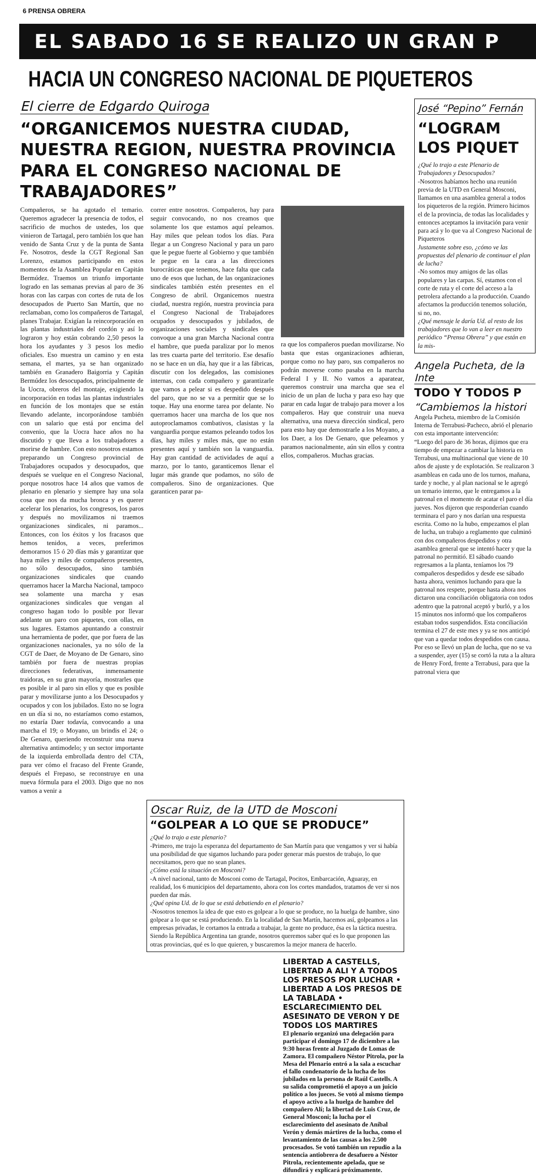6 PRENSA OBRERA
EL SABADO 16 SE REALIZO UN GRAN P
HACIA UN CONGRESO NACIONAL DE PIQUETEROS
El cierre de Edgardo Quiroga
“ORGANICEMOS NUESTRA CIUDAD, NUESTRA REGION, NUESTRA PROVINCIA PARA EL CONGRESO NACIONAL DE TRABAJADORES”
Compañeros, se ha agotado el temario. Queremos agradecer la presencia de todos, el sacrificio de muchos de ustedes, los que vinieron de Tartagal, pero también los que han venido de Santa Cruz y de la punta de Santa Fe. Nosotros, desde la CGT Regional San Lorenzo, estamos participando en estos momentos de la Asamblea Popular en Capitán Bermúdez. Traemos un triunfo importante logrado en las semanas previas al paro de 36 horas con las carpas con cortes de ruta de los desocupados de Puerto San Martín, que no reclamaban, como los compañeros de Tartagal, planes Trabajar. Exigían la reincorporación en las plantas industriales del cordón y así lo lograron y hoy están cobrando 2,50 pesos la hora los ayudantes y 3 pesos los medio oficiales. Eso muestra un camino y en esta semana, el martes, ya se han organizado también en Granadero Baigorria y Capitán Bermúdez los desocupados, principalmente de la Uocra, obreros del montaje, exigiendo la incorporación en todas las plantas industriales en función de los montajes que se están llevando adelante, incorporándose también con un salario que está por encima del convenio, que la Uocra hace años no ha discutido y que lleva a los trabajadores a morirse de hambre. Con esto nosotros estamos preparando un Congreso provincial de Trabajadores ocupados y desocupados, que después se vuelque en el Congreso Nacional, porque nosotros hace 14 años que vamos de plenario en plenario y siempre hay una sola cosa que nos da mucha bronca y es querer acelerar los plenarios, los congresos, los paros y después no movilizamos ni traemos organizaciones sindicales, ni paramos... Entonces, con los éxitos y los fracasos que hemos tenidos, a veces, preferimos demorarnos 15 ó 20 días más y garantizar que haya miles y miles de compañeros presentes, no sólo desocupados, sino también organizaciones sindicales que cuando querramos hacer la Marcha Nacional, tampoco sea solamente una marcha y esas organizaciones sindicales que vengan al congreso hagan todo lo posible por llevar adelante un paro con piquetes, con ollas, en sus lugares. Estamos apuntando a construir una herramienta de poder, que por fuera de las organizaciones nacionales, ya no sólo de la CGT de Daer, de Moyano de De Genaro, sino también por fuera de nuestras propias direcciones federativas, inmensamente traidoras, en su gran mayoría, mostrarles que es posible ir al paro sin ellos y que es posible parar y movilizarse junto a los Desocupados y ocupados y con los jubilados. Esto no se logra en un día si no, no estaríamos como estamos, no estaría Daer todavía, convocando a una marcha el 19; o Moyano, un brindis el 24; o De Genaro, queriendo reconstruir una nueva alternativa antimodelo; y un sector importante de la izquierda embrollada dentro del CTA, para ver cómo el fracaso del Frente Grande, después el Frepaso, se reconstruye en una nueva fórmula para el 2003. Digo que no nos vamos a venir a
correr entre nosotros. Compañeros, hay para seguir convocando, no nos creamos que solamente los que estamos aquí peleamos. Hay miles que pelean todos los días. Para llegar a un Congreso Nacional y para un paro que le pegue fuerte al Gobierno y que también le pegue en la cara a las direcciones burocráticas que tenemos, hace falta que cada uno de esos que luchan, de las organizaciones sindicales también estén presentes en el Congreso de abril. Organicemos nuestra ciudad, nuestra región, nuestra provincia para el Congreso Nacional de Trabajadores ocupados y desocupados y jubilados, de organizaciones sociales y sindicales que convoque a una gran Marcha Nacional contra el hambre, que pueda paralizar por lo menos las tres cuarta parte del territorio. Ese desafío no se hace en un día, hay que ir a las fábricas, discutir con los delegados, las comisiones internas, con cada compañero y garantizarle que vamos a pelear si es despedido después del paro, que no se va a permitir que se lo toque. Hay una enorme tarea por delante. No querramos hacer una marcha de los que nos autoproclamamos combativos, clasistas y la vanguardia porque estamos peleando todos los días, hay miles y miles más, que no están presentes aquí y también son la vanguardia. Hay gran cantidad de actividades de aquí a marzo, por lo tanto, garanticemos llenar el lugar más grande que podamos, no sólo de compañeros. Sino de organizaciones. Que garanticen parar pa-
ra que los compañeros puedan movilizarse. No basta que estas organizaciones adhieran, porque como no hay paro, sus compañeros no podrán moverse como pasaba en la marcha Federal I y II. No vamos a aparatear, queremos construir una marcha que sea el inicio de un plan de lucha y para eso hay que parar en cada lugar de trabajo para mover a los compañeros. Hay que construir una nueva alternativa, una nueva dirección sindical, pero para esto hay que demostrarle a los Moyano, a los Daer, a los De Genaro, que peleamos y paramos nacionalmente, aún sin ellos y contra ellos, compañeros. Muchas gracias.
Oscar Ruiz, de la UTD de Mosconi
“GOLPEAR A LO QUE SE PRODUCE”
¿Qué lo trajo a este plenario?
-Primero, me trajo la esperanza del departamento de San Martín para que vengamos y ver si había una posibilidad de que sigamos luchando para poder generar más puestos de trabajo, lo que necesitamos, pero que no sean planes.
¿Cómo está la situación en Mosconi?
-A nivel nacional, tanto de Mosconi como de Tartagal, Pocitos, Embarcación, Aguaray, en realidad, los 6 municipios del departamento, ahora con los cortes mandados, tratamos de ver si nos pueden dar más.
¿Qué opina Ud. de lo que se está debatiendo en el plenario?
-Nosotros tenemos la idea de que esto es golpear a lo que se produce, no la huelga de hambre, sino golpear a lo que se está produciendo. En la localidad de San Martín, hacemos así, golpeamos a las empresas privadas, le cortamos la entrada a trabajar, la gente no produce, ésa es la táctica nuestra. Siendo la República Argentina tan grande, nosotros queremos saber qué es lo que proponen las otras provincias, qué es lo que quieren, y buscaremos la mejor manera de hacerlo.
LIBERTAD A CASTELLS, LIBERTAD A ALI Y A TODOS LOS PRESOS POR LUCHAR • LIBERTAD A LOS PRESOS DE LA TABLADA • ESCLARECIMIENTO DEL ASESINATO DE VERON Y DE TODOS LOS MARTIRES
El plenario organizó una delegación para participar el domingo 17 de diciembre a las 9:30 horas frente al Juzgado de Lomas de Zamora. El compañero Néstor Pitrola, por la Mesa del Plenario entró a la sala a escuchar el fallo condenatorio de la lucha de los jubilados en la persona de Raúl Castells. A su salida comprometió el apoyo a un juicio político a los jueces. Se votó al mismo tiempo el apoyo activo a la huelga de hambre del compañero Alí; la libertad de Luis Cruz, de General Mosconi; la lucha por el esclarecimiento del asesinato de Aníbal Verón y demás mártires de la lucha, como el levantamiento de las causas a los 2.500 procesados. Se votó también un repudio a la sentencia antiobrera de desafuero a Néstor Pitrola, recientemente apelada, que se difundirá y explicará próximamente.
José “Pepino” Fernán
“LOGRAM LOS PIQUET
¿Qué lo trajo a este Plenario de Trabajadores y Desocupados?
-Nosotros habíamos hecho una reunión previa de la UTD en General Mosconi, llamamos en una asamblea general a todos los piqueteros de la región. Primero hicimos el de la provincia, de todas las localidades y entonces aceptamos la invitación para venir para acá y lo que va al Congreso Nacional de Piqueteros
Justamente sobre eso, ¿cómo ve las propuestas del plenario de continuar el plan de lucha?
-No somos muy amigos de las ollas populares y las carpas. Sí, estamos con el corte de ruta y el corte del acceso a la petrolera afectando a la producción. Cuando afectamos la producción tenemos solución, si no, no.
¿Qué mensaje le daría Ud. al resto de los trabajadores que lo van a leer en nuestro periódico “Prensa Obrera” y que están en la mis-
Angela Pucheta, de la Inte
TODO Y TODOS P
“Cambiemos la histori
Angela Pucheta, miembro de la Comisión Interna de Terrabusi-Pacheco, abrió el plenario con esta importante intervención:
“Luego del paro de 36 horas, dijimos que era tiempo de empezar a cambiar la historia en Terrabusi, una multinacional que viene de 10 años de ajuste y de explotación. Se realizaron 3 asambleas en cada uno de los turnos, mañana, tarde y noche, y al plan nacional se le agregó un temario interno, que le entregamos a la patronal en el momento de acatar el paro el día jueves. Nos dijeron que responderían cuando terminara el paro y nos darían una respuesta escrita. Como no la hubo, empezamos el plan de lucha, un trabajo a reglamento que culminó con dos compañeros despedidos y otra asamblea general que se intentó hacer y que la patronal no permitió. El sábado cuando regresamos a la planta, teníamos los 79 compañeros despedidos y desde ese sábado hasta ahora, venimos luchando para que la patronal nos respete, porque hasta ahora nos dictaron una conciliación obligatoria con todos adentro que la patronal aceptó y burló, y a los 15 minutos nos informó que los compañeros estaban todos suspendidos. Esta conciliación termina el 27 de este mes y ya se nos anticipó que van a quedar todos despedidos con causa. Por eso se llevó un plan de lucha, que no se va a suspender, ayer (15) se cortó la ruta a la altura de Henry Ford, frente a Terrabusi, para que la patronal viera que